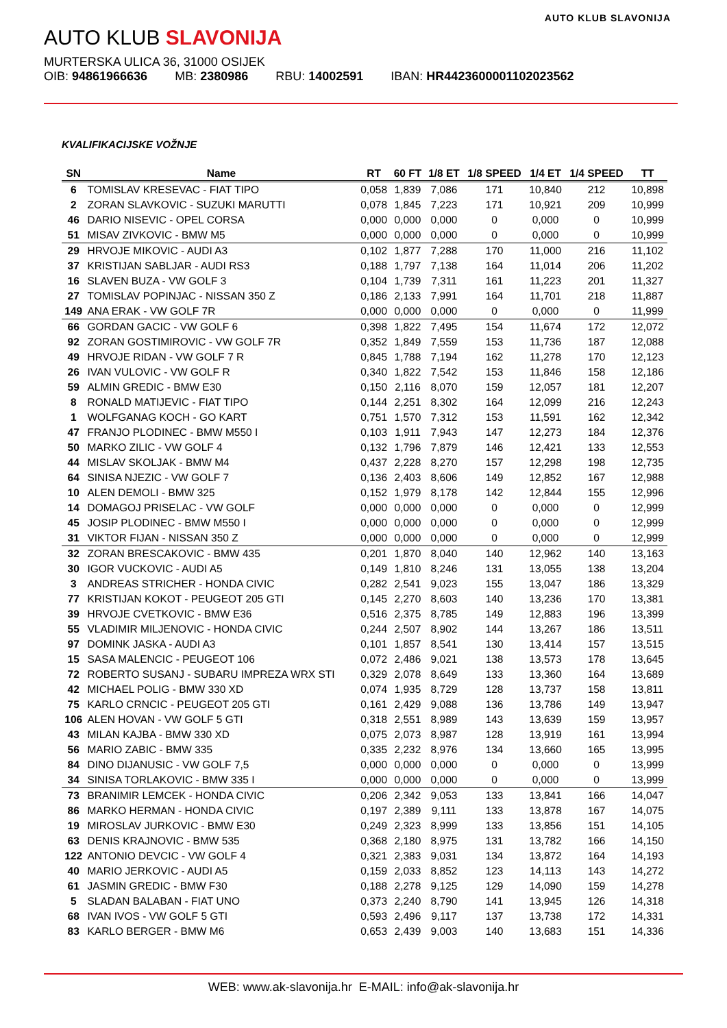AUTO KLUB SLAVONIJA
AUTO KLUB SLAVONIJA
MURTERSKA ULICA 36, 31000 OSIJEK
OIB: 94861966636 MB: 2380986 RBU: 14002591 IBAN: HR4423600001102023562
KVALIFIKACIJSKE VOŽNJE
| SN | Name | RT | 60 FT | 1/8 ET | 1/8 SPEED | 1/4 ET | 1/4 SPEED | TT |
| --- | --- | --- | --- | --- | --- | --- | --- | --- |
| 6 | TOMISLAV KRESEVAC - FIAT TIPO | 0,058 | 1,839 | 7,086 | 171 | 10,840 | 212 | 10,898 |
| 2 | ZORAN SLAVKOVIC - SUZUKI MARUTTI | 0,078 | 1,845 | 7,223 | 171 | 10,921 | 209 | 10,999 |
| 46 | DARIO NISEVIC - OPEL CORSA | 0,000 | 0,000 | 0,000 | 0 | 0,000 | 0 | 10,999 |
| 51 | MISAV ZIVKOVIC - BMW M5 | 0,000 | 0,000 | 0,000 | 0 | 0,000 | 0 | 10,999 |
| 29 | HRVOJE MIKOVIC - AUDI A3 | 0,102 | 1,877 | 7,288 | 170 | 11,000 | 216 | 11,102 |
| 37 | KRISTIJAN SABLJAR - AUDI RS3 | 0,188 | 1,797 | 7,138 | 164 | 11,014 | 206 | 11,202 |
| 16 | SLAVEN BUZA - VW GOLF 3 | 0,104 | 1,739 | 7,311 | 161 | 11,223 | 201 | 11,327 |
| 27 | TOMISLAV POPINJAC - NISSAN 350 Z | 0,186 | 2,133 | 7,991 | 164 | 11,701 | 218 | 11,887 |
| 149 | ANA ERAK - VW GOLF 7R | 0,000 | 0,000 | 0,000 | 0 | 0,000 | 0 | 11,999 |
| 66 | GORDAN GACIC - VW GOLF 6 | 0,398 | 1,822 | 7,495 | 154 | 11,674 | 172 | 12,072 |
| 92 | ZORAN GOSTIMIROVIC - VW GOLF 7R | 0,352 | 1,849 | 7,559 | 153 | 11,736 | 187 | 12,088 |
| 49 | HRVOJE RIDAN - VW GOLF 7 R | 0,845 | 1,788 | 7,194 | 162 | 11,278 | 170 | 12,123 |
| 26 | IVAN VULOVIC - VW GOLF R | 0,340 | 1,822 | 7,542 | 153 | 11,846 | 158 | 12,186 |
| 59 | ALMIN GREDIC - BMW E30 | 0,150 | 2,116 | 8,070 | 159 | 12,057 | 181 | 12,207 |
| 8 | RONALD MATIJEVIC - FIAT TIPO | 0,144 | 2,251 | 8,302 | 164 | 12,099 | 216 | 12,243 |
| 1 | WOLFGANAG KOCH - GO KART | 0,751 | 1,570 | 7,312 | 153 | 11,591 | 162 | 12,342 |
| 47 | FRANJO PLODINEC - BMW M550 I | 0,103 | 1,911 | 7,943 | 147 | 12,273 | 184 | 12,376 |
| 50 | MARKO ZILIC - VW GOLF 4 | 0,132 | 1,796 | 7,879 | 146 | 12,421 | 133 | 12,553 |
| 44 | MISLAV SKOLJAK - BMW M4 | 0,437 | 2,228 | 8,270 | 157 | 12,298 | 198 | 12,735 |
| 64 | SINISA NJEZIC - VW GOLF 7 | 0,136 | 2,403 | 8,606 | 149 | 12,852 | 167 | 12,988 |
| 10 | ALEN DEMOLI - BMW 325 | 0,152 | 1,979 | 8,178 | 142 | 12,844 | 155 | 12,996 |
| 14 | DOMAGOJ PRISELAC - VW GOLF | 0,000 | 0,000 | 0,000 | 0 | 0,000 | 0 | 12,999 |
| 45 | JOSIP PLODINEC - BMW M550 I | 0,000 | 0,000 | 0,000 | 0 | 0,000 | 0 | 12,999 |
| 31 | VIKTOR FIJAN - NISSAN 350 Z | 0,000 | 0,000 | 0,000 | 0 | 0,000 | 0 | 12,999 |
| 32 | ZORAN BRESCAKOVIC - BMW 435 | 0,201 | 1,870 | 8,040 | 140 | 12,962 | 140 | 13,163 |
| 30 | IGOR VUCKOVIC - AUDI A5 | 0,149 | 1,810 | 8,246 | 131 | 13,055 | 138 | 13,204 |
| 3 | ANDREAS STRICHER - HONDA CIVIC | 0,282 | 2,541 | 9,023 | 155 | 13,047 | 186 | 13,329 |
| 77 | KRISTIJAN KOKOT - PEUGEOT 205 GTI | 0,145 | 2,270 | 8,603 | 140 | 13,236 | 170 | 13,381 |
| 39 | HRVOJE CVETKOVIC - BMW E36 | 0,516 | 2,375 | 8,785 | 149 | 12,883 | 196 | 13,399 |
| 55 | VLADIMIR MILJENOVIC - HONDA CIVIC | 0,244 | 2,507 | 8,902 | 144 | 13,267 | 186 | 13,511 |
| 97 | DOMINK JASKA - AUDI A3 | 0,101 | 1,857 | 8,541 | 130 | 13,414 | 157 | 13,515 |
| 15 | SASA MALENCIC - PEUGEOT 106 | 0,072 | 2,486 | 9,021 | 138 | 13,573 | 178 | 13,645 |
| 72 | ROBERTO SUSANJ - SUBARU IMPREZA WRX STI | 0,329 | 2,078 | 8,649 | 133 | 13,360 | 164 | 13,689 |
| 42 | MICHAEL POLIG - BMW 330 XD | 0,074 | 1,935 | 8,729 | 128 | 13,737 | 158 | 13,811 |
| 75 | KARLO CRNCIC - PEUGEOT 205 GTI | 0,161 | 2,429 | 9,088 | 136 | 13,786 | 149 | 13,947 |
| 106 | ALEN HOVAN - VW GOLF 5 GTI | 0,318 | 2,551 | 8,989 | 143 | 13,639 | 159 | 13,957 |
| 43 | MILAN KAJBA - BMW 330 XD | 0,075 | 2,073 | 8,987 | 128 | 13,919 | 161 | 13,994 |
| 56 | MARIO ZABIC - BMW 335 | 0,335 | 2,232 | 8,976 | 134 | 13,660 | 165 | 13,995 |
| 84 | DINO DIJANUSIC - VW GOLF 7,5 | 0,000 | 0,000 | 0,000 | 0 | 0,000 | 0 | 13,999 |
| 34 | SINISA TORLAKOVIC - BMW 335 I | 0,000 | 0,000 | 0,000 | 0 | 0,000 | 0 | 13,999 |
| 73 | BRANIMIR LEMCEK - HONDA CIVIC | 0,206 | 2,342 | 9,053 | 133 | 13,841 | 166 | 14,047 |
| 86 | MARKO HERMAN - HONDA CIVIC | 0,197 | 2,389 | 9,111 | 133 | 13,878 | 167 | 14,075 |
| 19 | MIROSLAV JURKOVIC - BMW E30 | 0,249 | 2,323 | 8,999 | 133 | 13,856 | 151 | 14,105 |
| 63 | DENIS KRAJNOVIC - BMW 535 | 0,368 | 2,180 | 8,975 | 131 | 13,782 | 166 | 14,150 |
| 122 | ANTONIO DEVCIC - VW GOLF 4 | 0,321 | 2,383 | 9,031 | 134 | 13,872 | 164 | 14,193 |
| 40 | MARIO JERKOVIC - AUDI A5 | 0,159 | 2,033 | 8,852 | 123 | 14,113 | 143 | 14,272 |
| 61 | JASMIN GREDIC - BMW F30 | 0,188 | 2,278 | 9,125 | 129 | 14,090 | 159 | 14,278 |
| 5 | SLADAN BALABAN - FIAT UNO | 0,373 | 2,240 | 8,790 | 141 | 13,945 | 126 | 14,318 |
| 68 | IVAN IVOS - VW GOLF 5 GTI | 0,593 | 2,496 | 9,117 | 137 | 13,738 | 172 | 14,331 |
| 83 | KARLO BERGER - BMW M6 | 0,653 | 2,439 | 9,003 | 140 | 13,683 | 151 | 14,336 |
WEB: www.ak-slavonija.hr E-MAIL: info@ak-slavonija.hr